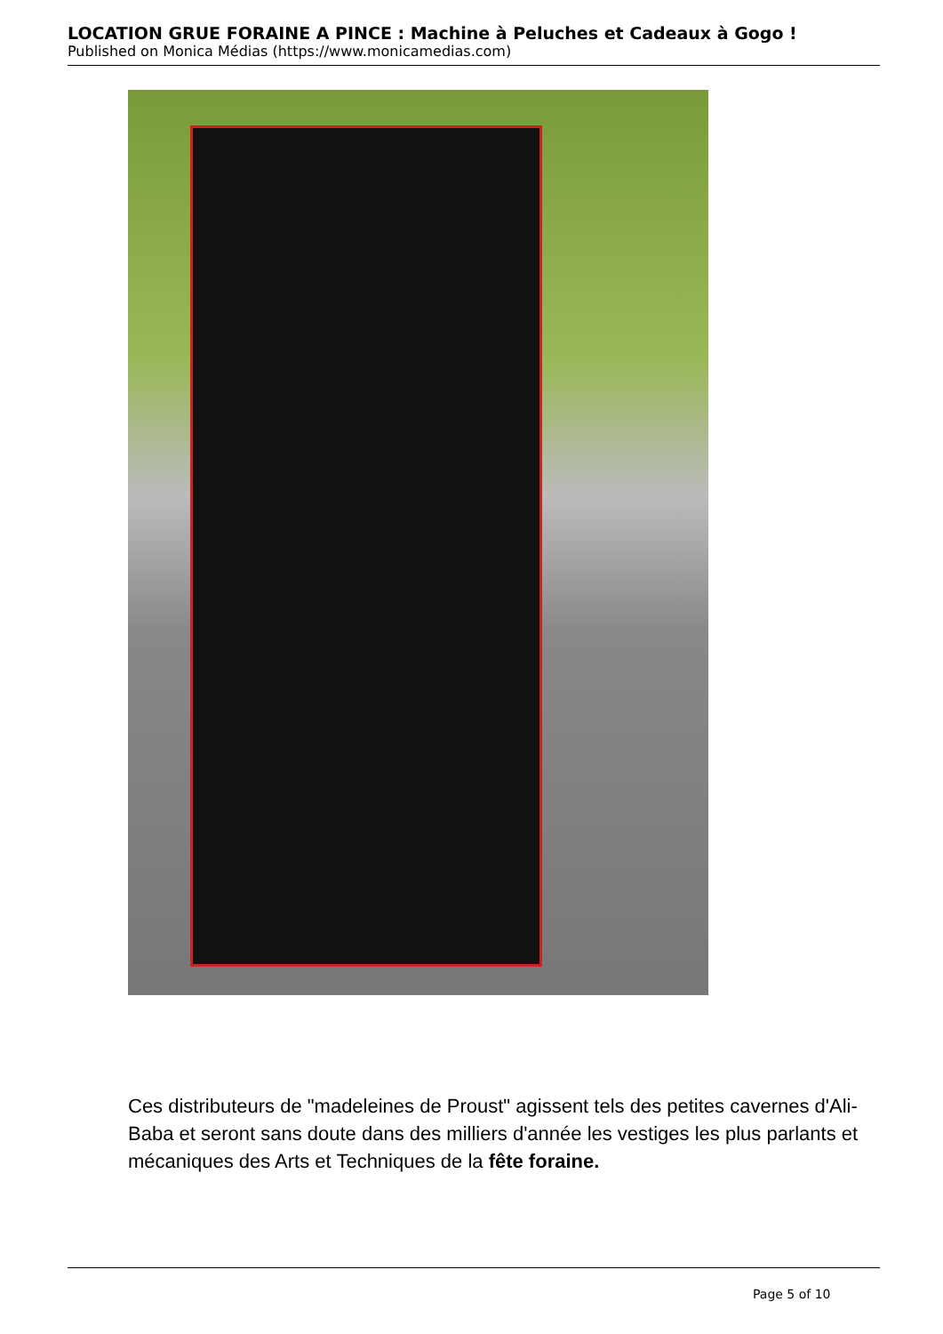LOCATION GRUE FORAINE A PINCE : Machine à Peluches et Cadeaux à Gogo !
Published on Monica Médias (https://www.monicamedias.com)
Ces distributeurs de "madeleines de Proust" agissent tels des petites cavernes d'Ali-Baba et seront sans doute dans des milliers d'année les vestiges les plus parlants et mécaniques des Arts et Techniques de la fête foraine.
Page 5 of 10